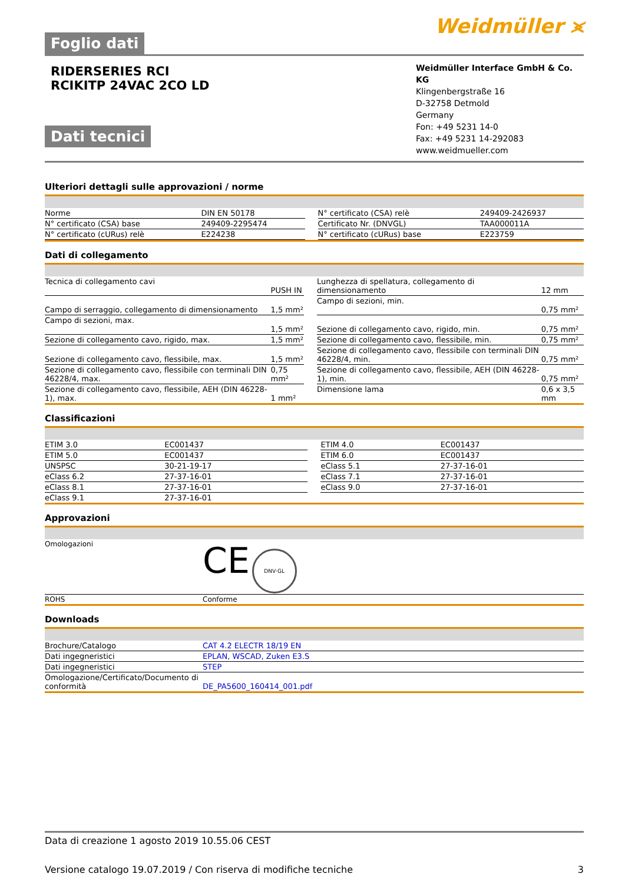Foglio dati
Weidmüller ⪤
RIDERSERIES RCI
RCIKITP 24VAC 2CO LD
Dati tecnici
Weidmüller Interface GmbH & Co. KG
Klingenbergstraße 16
D-32758 Detmold
Germany
Fon: +49 5231 14-0
Fax: +49 5231 14-292083
www.weidmueller.com
Ulteriori dettagli sulle approvazioni / norme
| Norme | DIN EN 50178 | | N° certificato (CSA) relè | 249409-2426937 |
| N° certificato (CSA) base | 249409-2295474 | | Certificato Nr. (DNVGL) | TAA000011A |
| N° certificato (cURus) relè | E224238 | | N° certificato (cURus) base | E223759 |
Dati di collegamento
| Tecnica di collegamento cavi | PUSH IN | | Lunghezza di spellatura, collegamento di dimensionamento | 12 mm |
| Campo di serraggio, collegamento di dimensionamento | 1,5 mm² | | Campo di sezioni, min. | 0,75 mm² |
| Campo di sezioni, max. | 1,5 mm² | | Sezione di collegamento cavo, rigido, min. | 0,75 mm² |
| Sezione di collegamento cavo, rigido, max. | 1,5 mm² | | Sezione di collegamento cavo, flessibile, min. | 0,75 mm² |
| Sezione di collegamento cavo, flessibile, max. | 1,5 mm² | | Sezione di collegamento cavo, flessibile con terminali DIN 46228/4, min. | 0,75 mm² |
| Sezione di collegamento cavo, flessibile con terminali DIN 46228/4, max. | 0,75 mm² | | Sezione di collegamento cavo, flessibile, AEH (DIN 46228-1), min. | 0,75 mm² |
| Sezione di collegamento cavo, flessibile, AEH (DIN 46228-1), max. | 1 mm² | | Dimensione lama | 0,6 x 3,5 mm |
Classificazioni
| ETIM 3.0 | EC001437 | | ETIM 4.0 | EC001437 |
| ETIM 5.0 | EC001437 | | ETIM 6.0 | EC001437 |
| UNSPSC | 30-21-19-17 | | eClass 5.1 | 27-37-16-01 |
| eClass 6.2 | 27-37-16-01 | | eClass 7.1 | 27-37-16-01 |
| eClass 8.1 | 27-37-16-01 | | eClass 9.0 | 27-37-16-01 |
| eClass 9.1 | 27-37-16-01 | | | |
Approvazioni
| Omologazioni | CE DNV·GL |
| ROHS | Conforme |
Downloads
| Brochure/Catalogo | CAT 4.2 ELECTR 18/19 EN |
| Dati ingegneristici | EPLAN, WSCAD, Zuken E3.S |
| Dati ingegneristici | STEP |
| Omologazione/Certificato/Documento di conformità | DE_PA5600_160414_001.pdf |
Data di creazione 1 agosto 2019 10.55.06 CEST
Versione catalogo 19.07.2019 / Con riserva di modifiche tecniche 3